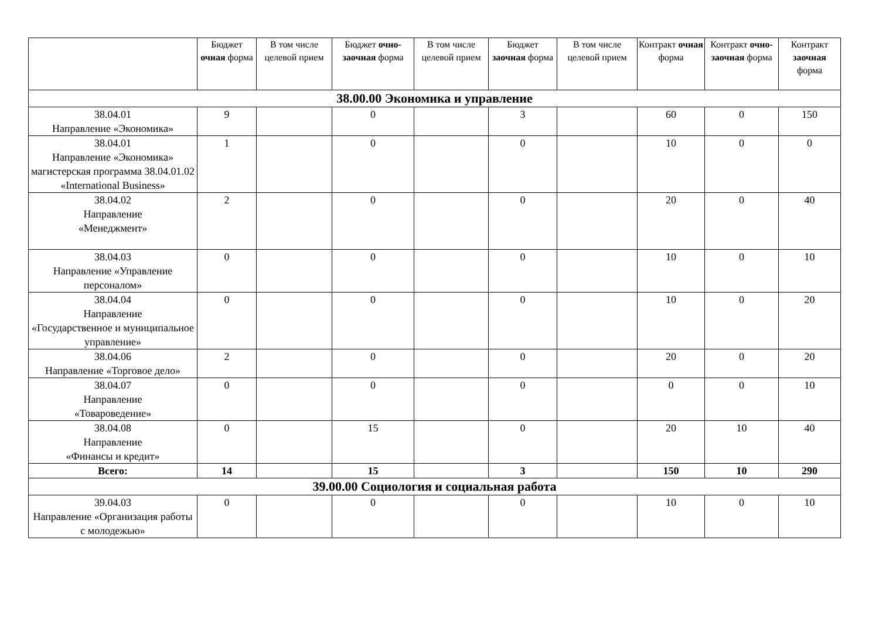| | Бюджет очная форма | В том числе целевой прием | Бюджет очно-заочная форма | В том числе целевой прием | Бюджет заочная форма | В том числе целевой прием | Контракт очная форма | Контракт очно-заочная форма | Контракт заочная форма |
| --- | --- | --- | --- | --- | --- | --- | --- | --- | --- |
| 38.00.00 Экономика и управление | | | | | | | | | |
| 38.04.01 Направление «Экономика» | 9 | | 0 | | 3 | | 60 | 0 | 150 |
| 38.04.01 Направление «Экономика» магистерская программа 38.04.01.02 «International Business» | 1 | | 0 | | 0 | | 10 | 0 | 0 |
| 38.04.02 Направление «Менеджмент» | 2 | | 0 | | 0 | | 20 | 0 | 40 |
| 38.04.03 Направление «Управление персоналом» | 0 | | 0 | | 0 | | 10 | 0 | 10 |
| 38.04.04 Направление «Государственное и муниципальное управление» | 0 | | 0 | | 0 | | 10 | 0 | 20 |
| 38.04.06 Направление «Торговое дело» | 2 | | 0 | | 0 | | 20 | 0 | 20 |
| 38.04.07 Направление «Товароведение» | 0 | | 0 | | 0 | | 0 | 0 | 10 |
| 38.04.08 Направление «Финансы и кредит» | 0 | | 15 | | 0 | | 20 | 10 | 40 |
| Всего: | 14 | | 15 | | 3 | | 150 | 10 | 290 |
| 39.00.00 Социология и социальная работа | | | | | | | | | |
| 39.04.03 Направление «Организация работы с молодежью» | 0 | | 0 | | 0 | | 10 | 0 | 10 |